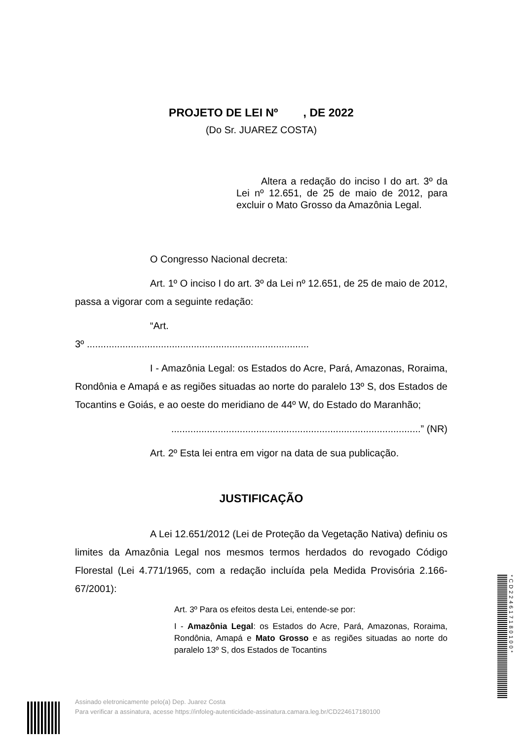PROJETO DE LEI Nº , DE 2022
(Do Sr. JUAREZ COSTA)
Altera a redação do inciso I do art. 3º da Lei nº 12.651, de 25 de maio de 2012, para excluir o Mato Grosso da Amazônia Legal.
O Congresso Nacional decreta:
Art. 1º O inciso I do art. 3º da Lei nº 12.651, de 25 de maio de 2012, passa a vigorar com a seguinte redação:
“Art.
3º .................................................................................
I - Amazônia Legal: os Estados do Acre, Pará, Amazonas, Roraima, Rondônia e Amapá e as regiões situadas ao norte do paralelo 13º S, dos Estados de Tocantins e Goiás, e ao oeste do meridiano de 44º W, do Estado do Maranhão;
...........................................................................................” (NR)
Art. 2º Esta lei entra em vigor na data de sua publicação.
JUSTIFICAÇÃO
A Lei 12.651/2012 (Lei de Proteção da Vegetação Nativa) definiu os limites da Amazônia Legal nos mesmos termos herdados do revogado Código Florestal (Lei 4.771/1965, com a redação incluída pela Medida Provisória 2.166-67/2001):
Art. 3º Para os efeitos desta Lei, entende-se por:
I - Amazônia Legal: os Estados do Acre, Pará, Amazonas, Roraima, Rondônia, Amapá e Mato Grosso e as regiões situadas ao norte do paralelo 13º S, dos Estados de Tocantins
Assinado eletronicamente pelo(a) Dep. Juarez Costa
Para verificar a assinatura, acesse https://infoleg-autenticidade-assinatura.camara.leg.br/CD224617180100
*CD224617180100*